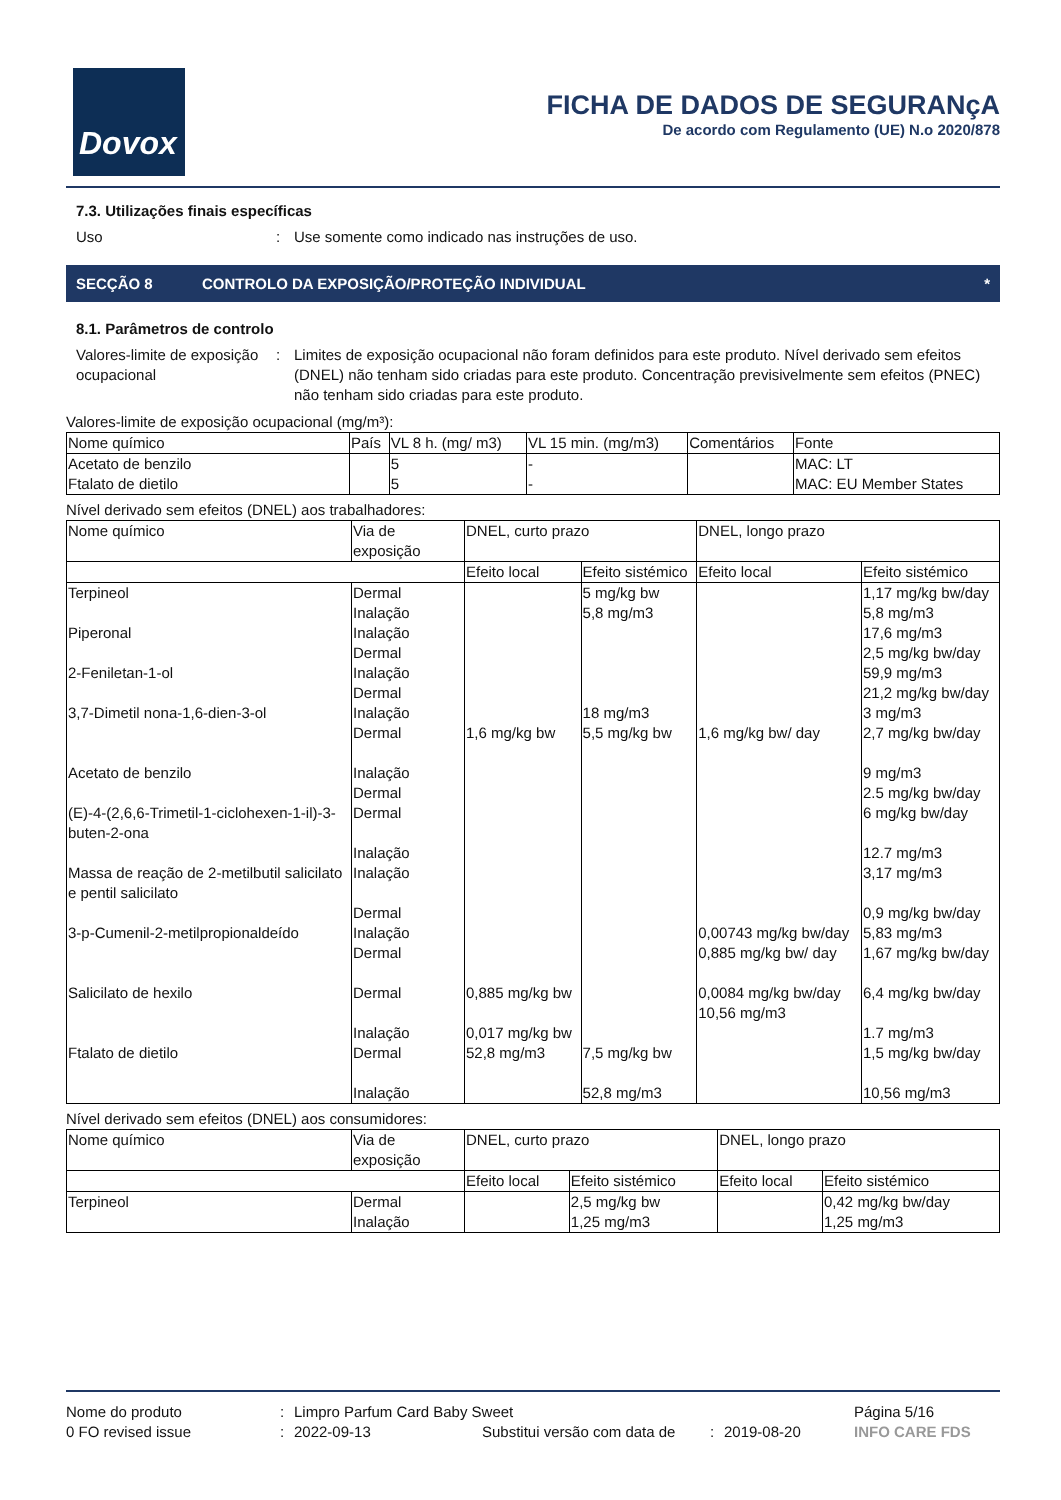Dovox
FICHA DE DADOS DE SEGURANçA
De acordo com Regulamento (UE) N.o 2020/878
7.3. Utilizações finais específicas
Uso: Use somente como indicado nas instruções de uso.
SECÇÃO 8 CONTROLO DA EXPOSIÇÃO/PROTEÇÃO INDIVIDUAL *
8.1. Parâmetros de controlo
Valores-limite de exposição ocupacional: Limites de exposição ocupacional não foram definidos para este produto. Nível derivado sem efeitos (DNEL) não tenham sido criadas para este produto. Concentração previsivelmente sem efeitos (PNEC) não tenham sido criadas para este produto.
Valores-limite de exposição ocupacional (mg/m³):
| Nome químico | País | VL 8 h. (mg/ m3) | VL 15 min. (mg/m3) | Comentários | Fonte |
| --- | --- | --- | --- | --- | --- |
| Acetato de benzilo Ftalato de dietilo | | 5 5 | - - | | MAC: LT MAC: EU Member States |
Nível derivado sem efeitos (DNEL) aos trabalhadores:
| Nome químico | Via de exposição | DNEL, curto prazo | | DNEL, longo prazo | |
| --- | --- | --- | --- | --- | --- |
| | | Efeito local | Efeito sistémico | Efeito local | Efeito sistémico |
| Terpineol Piperonal 2-Feniletan-1-ol 3,7-Dimetil nona-1,6-dien-3-ol Acetato de benzilo (E)-4-(2,6,6-Trimetil-1-ciclohexen-1-il)-3-buten-2-ona Massa de reação de 2-metilbutil salicilato e pentil salicilato 3-p-Cumenil-2-metilpropionaldeído Salicilato de hexilo Ftalato de dietilo | Dermal Inalação Inalação Dermal Inalação Dermal Inalação Dermal Inalação Dermal Dermal Inalação Inalação Dermal Inalação Dermal Dermal Inalação Dermal Inalação | 1,6 mg/kg bw 0,885 mg/kg bw 0,017 mg/kg bw 52,8 mg/m3 | 5 mg/kg bw 5,8 mg/m3 18 mg/m3 5,5 mg/kg bw 7,5 mg/kg bw 52,8 mg/m3 | 1,6 mg/kg bw/ day 0,00743 mg/kg bw/day 0,885 mg/kg bw/ day 0,0084 mg/kg bw/day 10,56 mg/m3 | 1,17 mg/kg bw/day 5,8 mg/m3 17,6 mg/m3 2,5 mg/kg bw/day 59,9 mg/m3 21,2 mg/kg bw/day 3 mg/m3 2,7 mg/kg bw/day 9 mg/m3 2.5 mg/kg bw/day 6 mg/kg bw/day 12.7 mg/m3 3,17 mg/m3 0,9 mg/kg bw/day 5,83 mg/m3 1,67 mg/kg bw/day 6,4 mg/kg bw/day 1.7 mg/m3 1,5 mg/kg bw/day 10,56 mg/m3 |
Nível derivado sem efeitos (DNEL) aos consumidores:
| Nome químico | Via de exposição | DNEL, curto prazo | | DNEL, longo prazo | |
| --- | --- | --- | --- | --- | --- |
| | | Efeito local | Efeito sistémico | Efeito local | Efeito sistémico |
| Terpineol | Dermal Inalação | | 2,5 mg/kg bw 1,25 mg/m3 | | 0,42 mg/kg bw/day 1,25 mg/m3 |
Nome do produto: Limpro Parfum Card Baby Sweet Página 5/16
0 FO revised issue: 2022-09-13 Substitui versão com data de: 2019-08-20 INFO CARE FDS